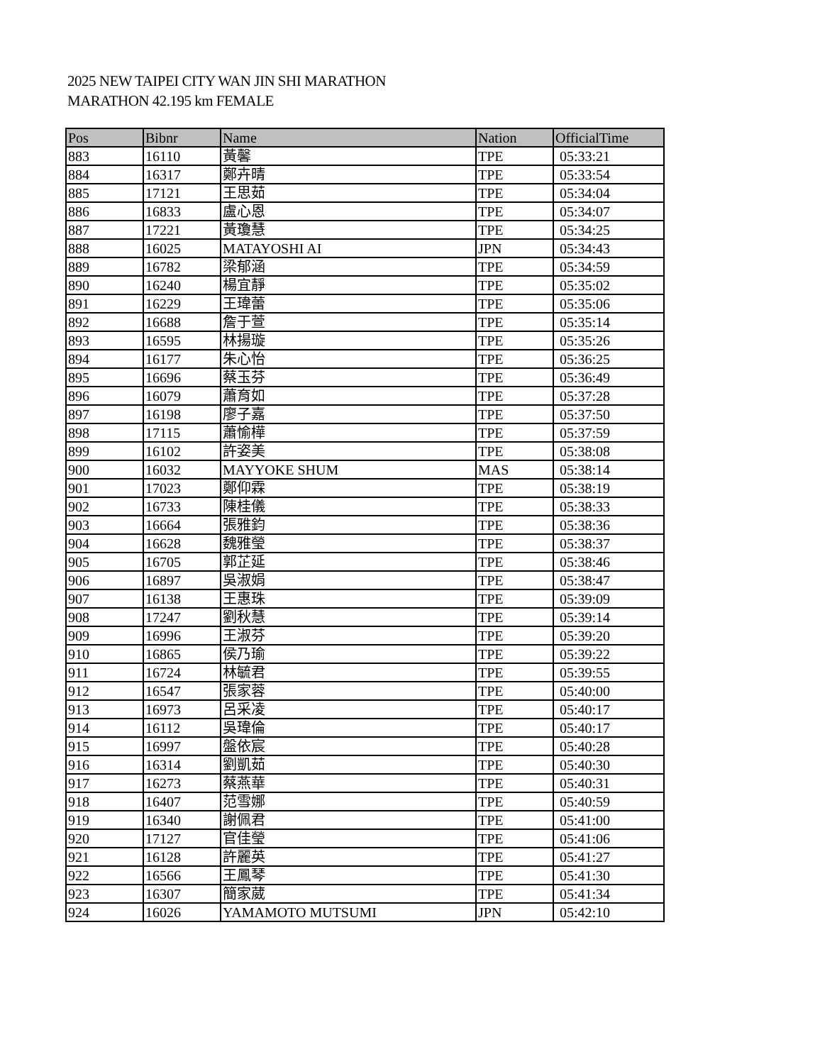2025 NEW TAIPEI CITY WAN JIN SHI MARATHON
MARATHON 42.195 km FEMALE
| Pos | Bibnr | Name | Nation | OfficialTime |
| --- | --- | --- | --- | --- |
| 883 | 16110 | 黃馨 | TPE | 05:33:21 |
| 884 | 16317 | 鄭卉晴 | TPE | 05:33:54 |
| 885 | 17121 | 王思茹 | TPE | 05:34:04 |
| 886 | 16833 | 盧心恩 | TPE | 05:34:07 |
| 887 | 17221 | 黃瓊慧 | TPE | 05:34:25 |
| 888 | 16025 | MATAYOSHI AI | JPN | 05:34:43 |
| 889 | 16782 | 梁郁涵 | TPE | 05:34:59 |
| 890 | 16240 | 楊宜靜 | TPE | 05:35:02 |
| 891 | 16229 | 王瑋蕾 | TPE | 05:35:06 |
| 892 | 16688 | 詹于萱 | TPE | 05:35:14 |
| 893 | 16595 | 林揚璇 | TPE | 05:35:26 |
| 894 | 16177 | 朱心怡 | TPE | 05:36:25 |
| 895 | 16696 | 蔡玉芬 | TPE | 05:36:49 |
| 896 | 16079 | 蕭育如 | TPE | 05:37:28 |
| 897 | 16198 | 廖子嘉 | TPE | 05:37:50 |
| 898 | 17115 | 蕭愉樺 | TPE | 05:37:59 |
| 899 | 16102 | 許姿美 | TPE | 05:38:08 |
| 900 | 16032 | MAYYOKE SHUM | MAS | 05:38:14 |
| 901 | 17023 | 鄭仰霖 | TPE | 05:38:19 |
| 902 | 16733 | 陳桂儀 | TPE | 05:38:33 |
| 903 | 16664 | 張雅鈞 | TPE | 05:38:36 |
| 904 | 16628 | 魏雅瑩 | TPE | 05:38:37 |
| 905 | 16705 | 郭芷延 | TPE | 05:38:46 |
| 906 | 16897 | 吳淑娟 | TPE | 05:38:47 |
| 907 | 16138 | 王惠珠 | TPE | 05:39:09 |
| 908 | 17247 | 劉秋慧 | TPE | 05:39:14 |
| 909 | 16996 | 王淑芬 | TPE | 05:39:20 |
| 910 | 16865 | 侯乃瑜 | TPE | 05:39:22 |
| 911 | 16724 | 林毓君 | TPE | 05:39:55 |
| 912 | 16547 | 張家蓉 | TPE | 05:40:00 |
| 913 | 16973 | 呂采凌 | TPE | 05:40:17 |
| 914 | 16112 | 吳瑋倫 | TPE | 05:40:17 |
| 915 | 16997 | 盤依宸 | TPE | 05:40:28 |
| 916 | 16314 | 劉凱茹 | TPE | 05:40:30 |
| 917 | 16273 | 蔡燕華 | TPE | 05:40:31 |
| 918 | 16407 | 范雪娜 | TPE | 05:40:59 |
| 919 | 16340 | 謝佩君 | TPE | 05:41:00 |
| 920 | 17127 | 官佳瑩 | TPE | 05:41:06 |
| 921 | 16128 | 許麗英 | TPE | 05:41:27 |
| 922 | 16566 | 王鳳琴 | TPE | 05:41:30 |
| 923 | 16307 | 簡家葳 | TPE | 05:41:34 |
| 924 | 16026 | YAMAMOTO MUTSUMI | JPN | 05:42:10 |